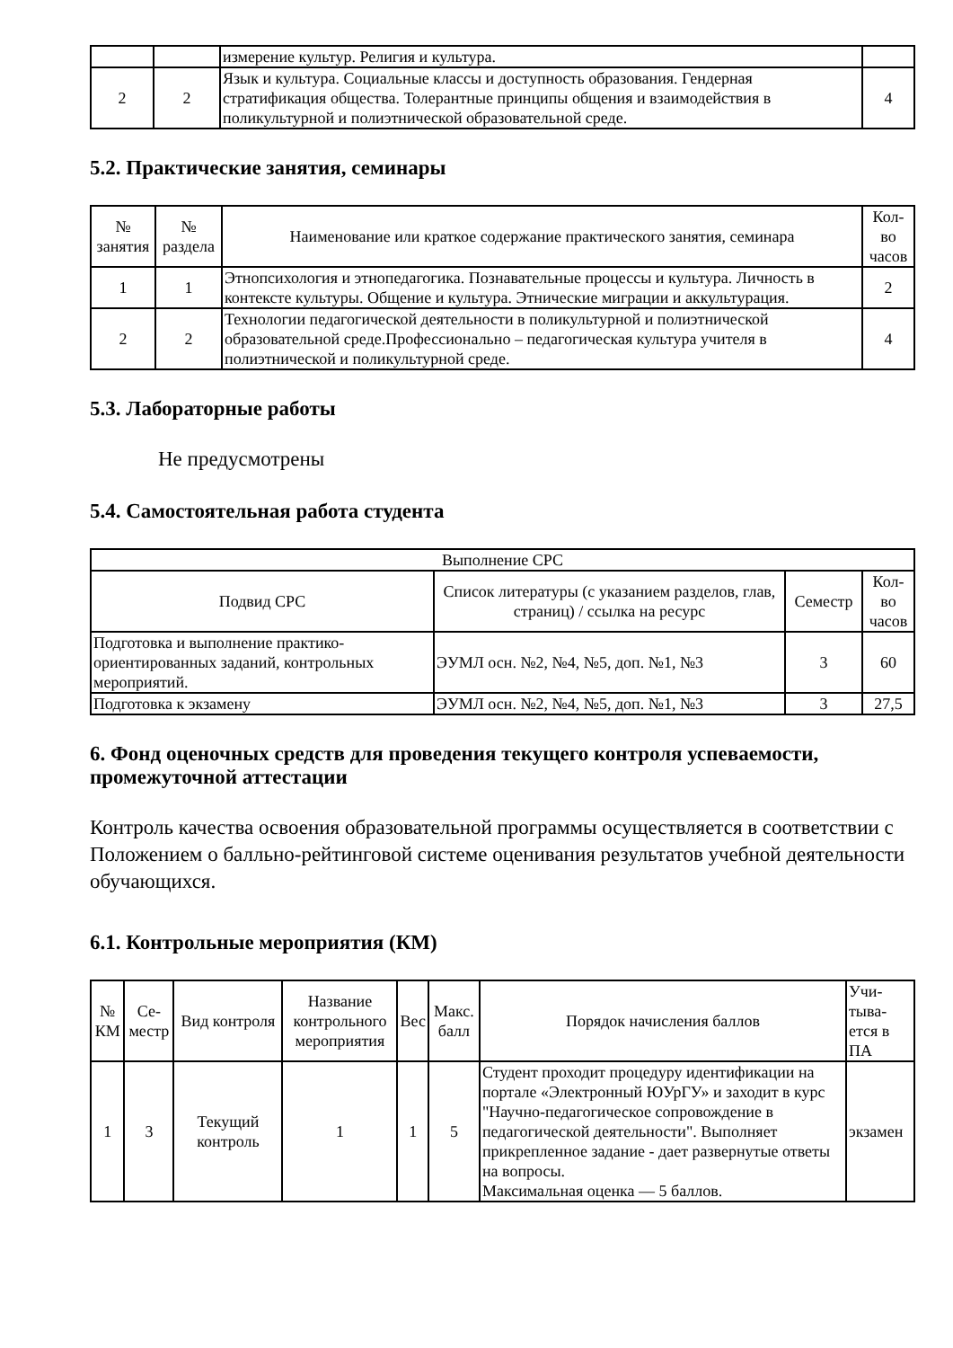| | | измерение культур. Религия и культура. | |
| 2 | 2 | Язык и культура. Социальные классы и доступность образования. Гендерная стратификация общества. Толерантные принципы общения и взаимодействия в поликультурной и полиэтнической образовательной среде. | 4 |
5.2. Практические занятия, семинары
| № занятия | № раздела | Наименование или краткое содержание практического занятия, семинара | Кол-во часов |
| --- | --- | --- | --- |
| 1 | 1 | Этнопсихология и этнопедагогика. Познавательные процессы и культура. Личность в контексте культуры. Общение и культура. Этнические миграции и аккультурация. | 2 |
| 2 | 2 | Технологии педагогической деятельности в поликультурной и полиэтнической образовательной среде.Профессионально – педагогическая культура учителя в полиэтнической и поликультурной среде. | 4 |
5.3. Лабораторные работы
Не предусмотрены
5.4. Самостоятельная работа студента
| Выполнение СРС | | | |
| --- | --- | --- | --- |
| Подвид СРС | Список литературы (с указанием разделов, глав, страниц) / ссылка на ресурс | Семестр | Кол-во часов |
| Подготовка и выполнение практико-ориентированных заданий, контрольных мероприятий. | ЭУМЛ осн. №2, №4, №5, доп. №1, №3 | 3 | 60 |
| Подготовка к экзамену | ЭУМЛ осн. №2, №4, №5, доп. №1, №3 | 3 | 27,5 |
6. Фонд оценочных средств для проведения текущего контроля успеваемости, промежуточной аттестации
Контроль качества освоения образовательной программы осуществляется в соответствии с Положением о балльно-рейтинговой системе оценивания результатов учебной деятельности обучающихся.
6.1. Контрольные мероприятия (КМ)
| № КМ | Се-местр | Вид контроля | Название контрольного мероприятия | Вес | Макс. балл | Порядок начисления баллов | Учи-тыва-ется в ПА |
| --- | --- | --- | --- | --- | --- | --- | --- |
| 1 | 3 | Текущий контроль | 1 | 1 | 5 | Студент проходит процедуру идентификации на портале «Электронный ЮУрГУ» и заходит в курс "Научно-педагогическое сопровождение в педагогической деятельности". Выполняет прикрепленное задание - дает развернутые ответы на вопросы. Максимальная оценка — 5 баллов. | экзамен |